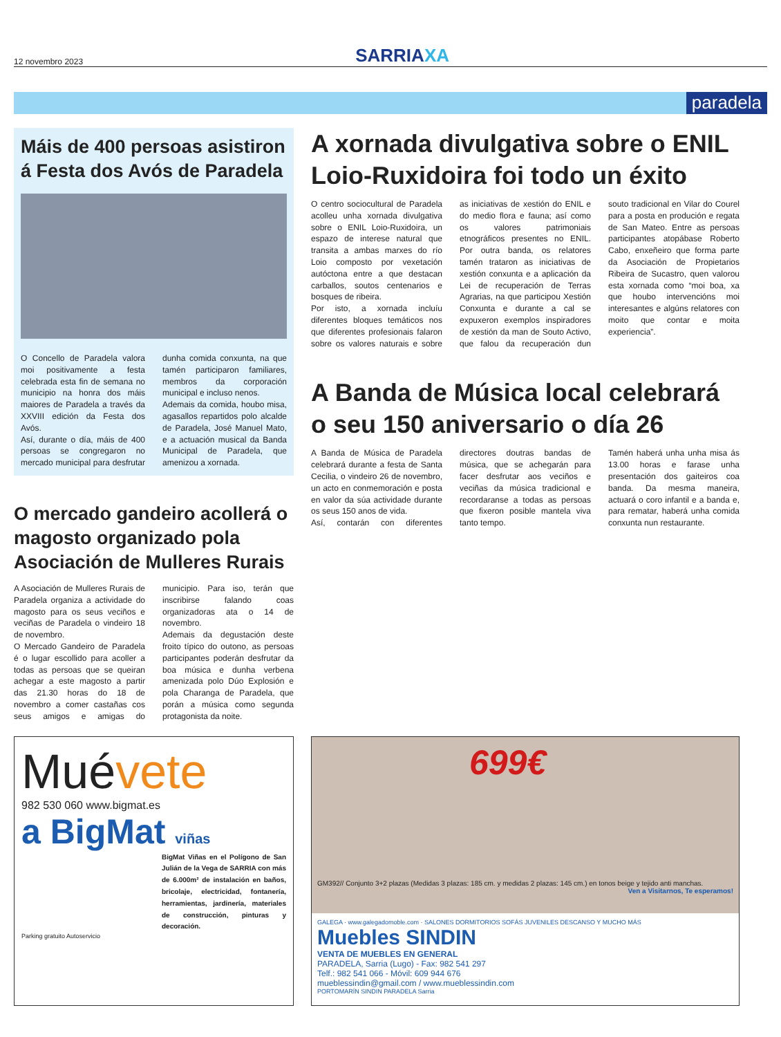12 novembro 2023 SARRIAXA
paradela
Máis de 400 persoas asistiron á Festa dos Avós de Paradela
O Concello de Paradela valora moi positivamente a festa celebrada esta fin de semana no municipio na honra dos máis maiores de Paradela a través da XXVIII edición da Festa dos Avós.
Así, durante o día, máis de 400 persoas se congregaron no mercado municipal para desfrutar dunha comida conxunta, na que tamén participaron familiares, membros da corporación municipal e incluso nenos.
Ademais da comida, houbo misa, agasallos repartidos polo alcalde de Paradela, José Manuel Mato, e a actuación musical da Banda Municipal de Paradela, que amenizou a xornada.
O mercado gandeiro acollerá o magosto organizado pola Asociación de Mulleres Rurais
A Asociación de Mulleres Rurais de Paradela organiza a actividade do magosto para os seus veciños e veciñas de Paradela o vindeiro 18 de novembro.
O Mercado Gandeiro de Paradela é o lugar escollido para acoller a todas as persoas que se queiran achegar a este magosto a partir das 21.30 horas do 18 de novembro a comer castañas cos seus amigos e amigas do municipio. Para iso, terán que inscribirse falando coas organizadoras ata o 14 de novembro.
Ademais da degustación deste froito típico do outono, as persoas participantes poderán desfrutar da boa música e dunha verbena amenizada polo Dúo Explosión e pola Charanga de Paradela, que porán a música como segunda protagonista da noite.
A xornada divulgativa sobre o ENIL Loio-Ruxidoira foi todo un éxito
O centro sociocultural de Paradela acolleu unha xornada divulgativa sobre o ENIL Loio-Ruxidoira, un espazo de interese natural que transita a ambas marxes do río Loio composto por vexetación autóctona entre a que destacan carballos, soutos centenarios e bosques de ribeira.
Por isto, a xornada incluíu diferentes bloques temáticos nos que diferentes profesionais falaron sobre os valores naturais e sobre as iniciativas de xestión do ENIL e do medio flora e fauna; así como os valores patrimoniais etnográficos presentes no ENIL. Por outra banda, os relatores tamén trataron as iniciativas de xestión conxunta e a aplicación da Lei de recuperación de Terras Agrarias, na que participou Xestión Conxunta e durante a cal se expuxeron exemplos inspiradores de xestión da man de Souto Activo, que falou da recuperación dun souto tradicional en Vilar do Courel para a posta en produción e regata de San Mateo. Entre as persoas participantes atopábase Roberto Cabo, enxeñeiro que forma parte da Asociación de Propietarios Ribeira de Sucastro, quen valorou esta xornada como “moi boa, xa que houbo intervencións moi interesantes e algúns relatores con moito que contar e moita experiencia”.
A Banda de Música local celebrará o seu 150 aniversario o día 26
A Banda de Música de Paradela celebrará durante a festa de Santa Cecilia, o vindeiro 26 de novembro, un acto en conmemoración e posta en valor da súa actividade durante os seus 150 anos de vida.
Así, contarán con diferentes directores doutras bandas de música, que se achegarán para facer desfrutar aos veciños e veciñas da música tradicional e recordaranse a todas as persoas que fixeron posible mantela viva tanto tempo.
Tamén haberá unha unha misa ás 13.00 horas e farase unha presentación dos gaiteiros coa banda. Da mesma maneira, actuará o coro infantil e a banda e, para rematar, haberá unha comida conxunta nun restaurante.
Muévete
982 530 060 www.bigmat.es
a BigMat viñas
BigMat Viñas en el Polígono de San Julián de la Vega de SARRIA con más de 6.000m² de instalación en baños, bricolaje, electricidad, fontanería, herramientas, jardinería, materiales de construcción, pinturas y decoración.
Parking gratuito Autoservicio
699€
GM392// Conjunto 3+2 plazas (Medidas 3 plazas: 185 cm. y medidas 2 plazas: 145 cm.) en tonos beige y tejido anti manchas. Ven a Visitarnos, Te esperamos!
GALEGA · www.galegadomoble.com · SALONES DORMITORIOS SOFÁS JUVENILES DESCANSO Y MUCHO MÁS
Muebles SINDIN
VENTA DE MUEBLES EN GENERAL
PARADELA, Sarria (Lugo) - Fax: 982 541 297
Telf.: 982 541 066 - Móvil: 609 944 676
mueblessindin@gmail.com / www.mueblessindin.com
PORTOMARÍN SINDIN PARADELA Sarria